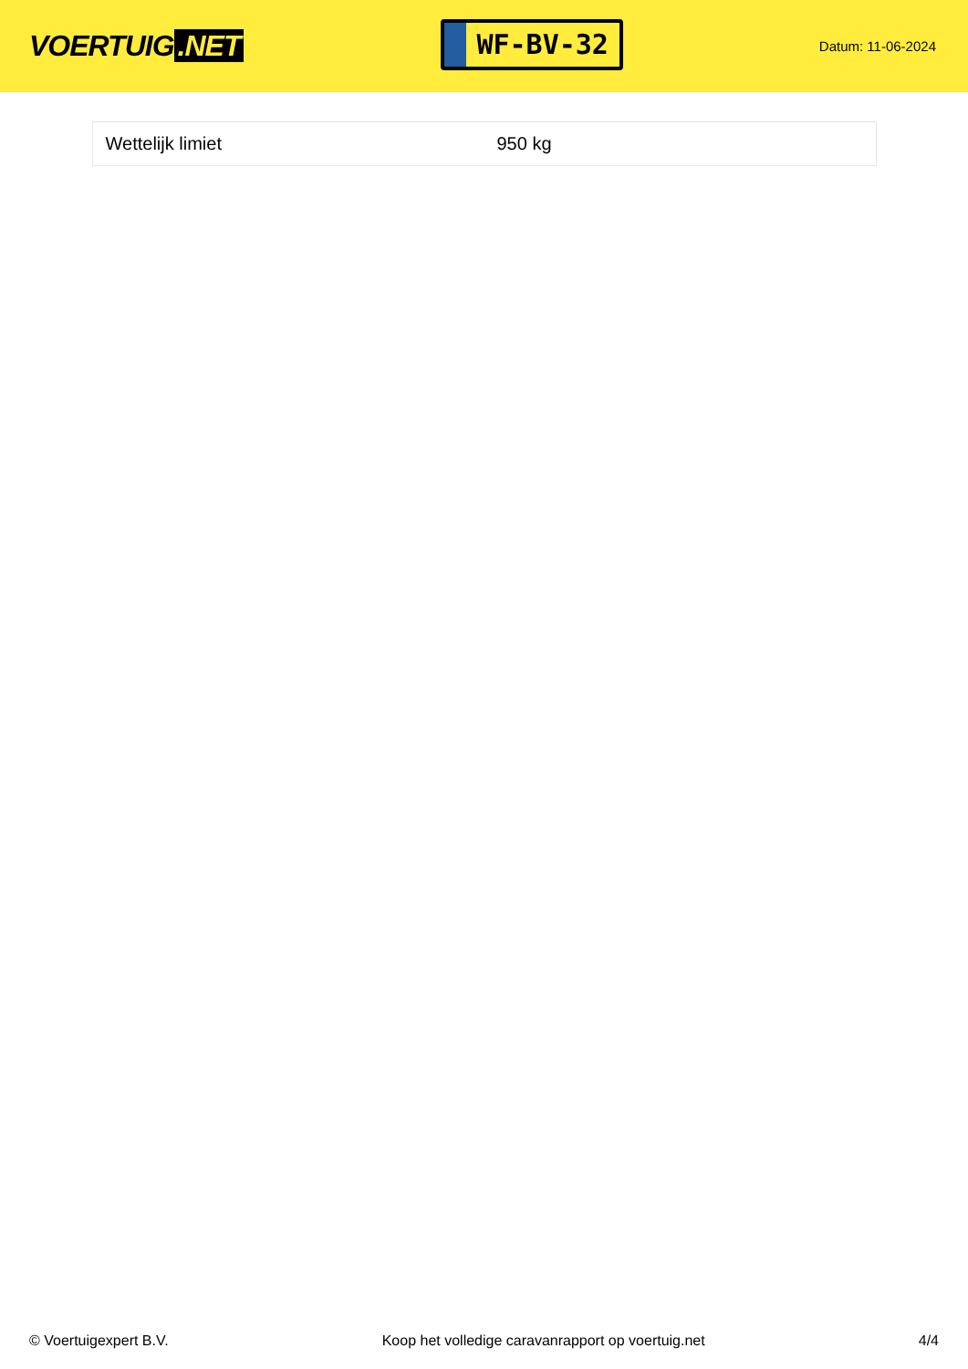VOERTUIG.NET
WF-BV-32
Datum: 11-06-2024
| Wettelijk limiet | 950 kg |
© Voertuigexpert B.V. Koop het volledige caravanrapport op voertuig.net 4/4